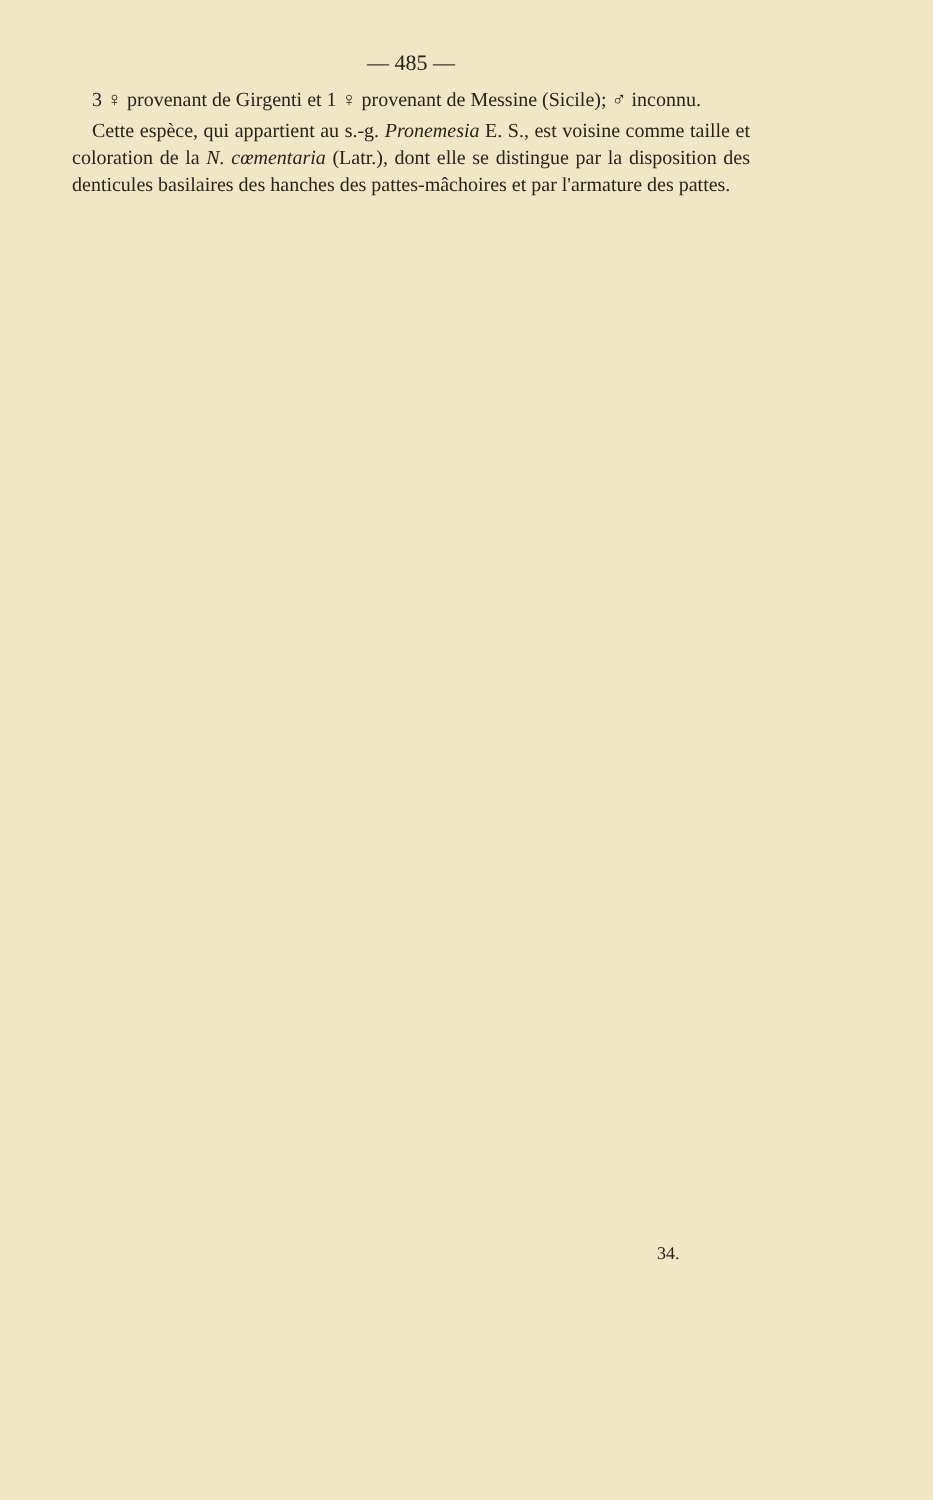— 485 —
3 ♀ provenant de Girgenti et 1 ♀ provenant de Messine (Sicile); ♂ inconnu.
Cette espèce, qui appartient au s.-g. Pronemesia E. S., est voisine comme taille et coloration de la N. cœmentaria (Latr.), dont elle se distingue par la disposition des denticules basilaires des hanches des pattes-mâchoires et par l'armature des pattes.
34.